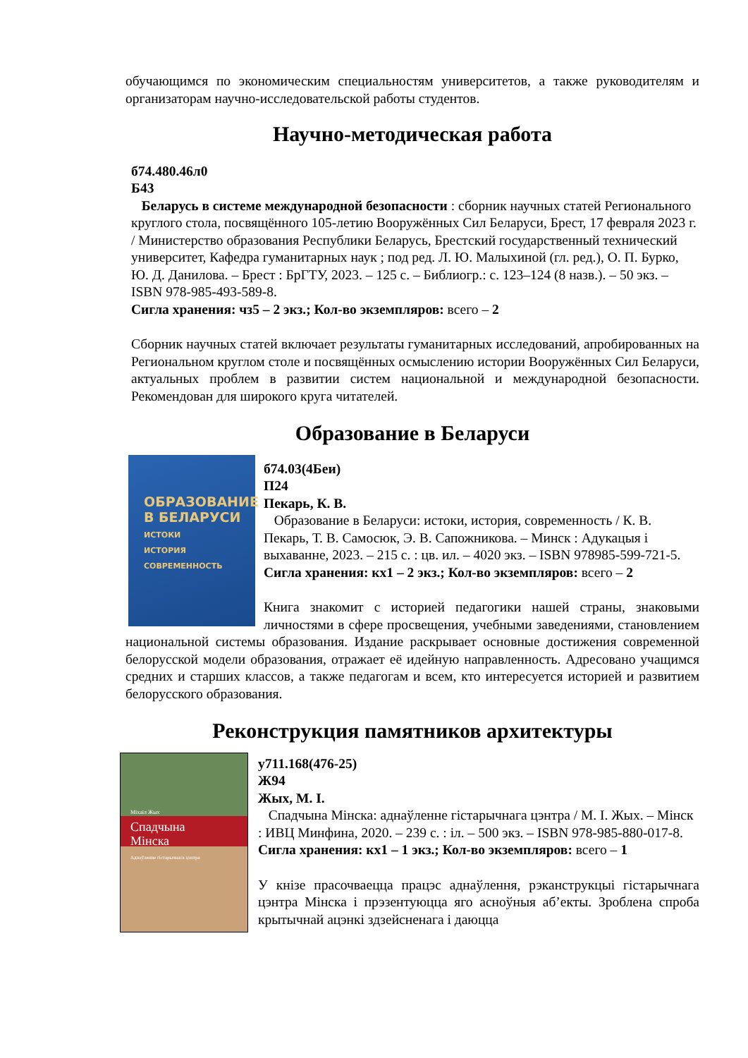обучающимся по экономическим специальностям университетов, а также руководителям и организаторам научно-исследовательской работы студентов.
Научно-методическая работа
б74.480.46л0
Б43
Беларусь в системе международной безопасности : сборник научных статей Регионального круглого стола, посвящённого 105-летию Вооружённых Сил Беларуси, Брест, 17 февраля 2023 г. / Министерство образования Республики Беларусь, Брестский государственный технический университет, Кафедра гуманитарных наук ; под ред. Л. Ю. Малыхиной (гл. ред.), О. П. Бурко, Ю. Д. Данилова. – Брест : БрГТУ, 2023. – 125 с. – Библиогр.: с. 123–124 (8 назв.). – 50 экз. – ISBN 978-985-493-589-8.
Сигла хранения: чз5 – 2 экз.; Кол-во экземпляров: всего – 2
Сборник научных статей включает результаты гуманитарных исследований, апробированных на Региональном круглом столе и посвящённых осмыслению истории Вооружённых Сил Беларуси, актуальных проблем в развитии систем национальной и международной безопасности. Рекомендован для широкого круга читателей.
Образование в Беларуси
ОБРАЗОВАНИЕ
В БЕЛАРУСИ
ИСТОКИ
ИСТОРИЯ
СОВРЕМЕННОСТЬ
б74.03(4Беи)
П24
Пекарь, К. В.
Образование в Беларуси: истоки, история, современность / К. В. Пекарь, Т. В. Самосюк, Э. В. Сапожникова. – Минск : Адукацыя і выхаванне, 2023. – 215 с. : цв. ил. – 4020 экз. – ISBN 978985-599-721-5.
Сигла хранения: кх1 – 2 экз.; Кол-во экземпляров: всего – 2
Книга знакомит с историей педагогики нашей страны, знаковыми личностями в сфере просвещения, учебными заведениями, становлением национальной системы образования. Издание раскрывает основные достижения современной белорусской модели образования, отражает её идейную направленность. Адресовано учащимся средних и старших классов, а также педагогам и всем, кто интересуется историей и развитием белорусского образования.
Реконструкция памятников архитектуры
Міхаіл Жых
Спадчына
Мінска
Аднаўленне гістарычнага цэнтра
у711.168(476-25)
Ж94
Жых, М. І.
Спадчына Мінска: аднаўленне гістарычнага цэнтра / М. І. Жых. – Мінск : ИВЦ Минфина, 2020. – 239 с. : іл. – 500 экз. – ISBN 978-985-880-017-8.
Сигла хранения: кх1 – 1 экз.; Кол-во экземпляров: всего – 1
У кнізе прасочваецца працэс аднаўлення, рэканструкцыі гістарычнага цэнтра Мінска і прэзентуюцца яго асноўныя аб’екты. Зроблена спроба крытычнай ацэнкі здзейсненага і даюцца